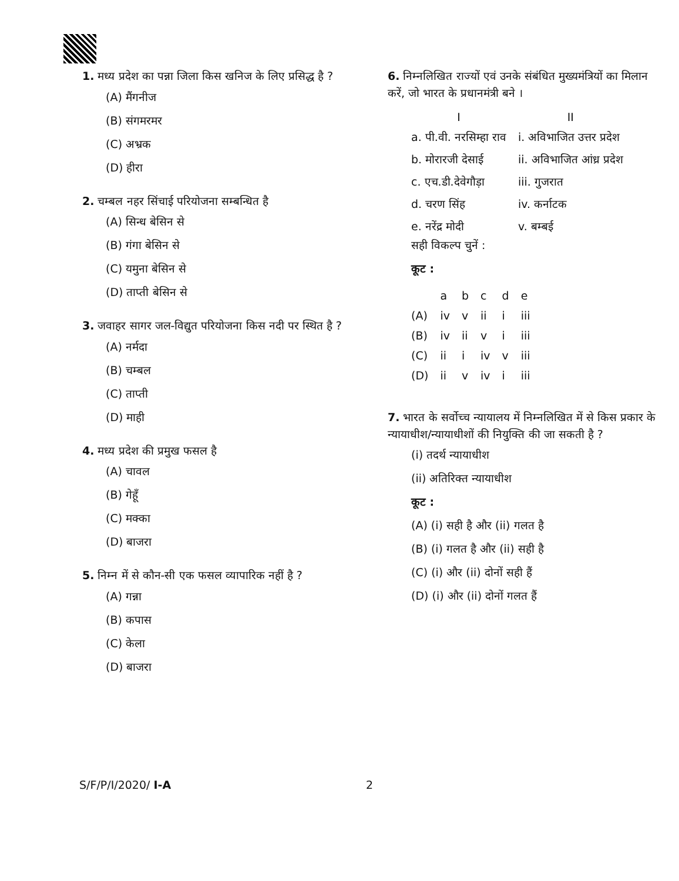1. मध्य प्रदेश का पन्ना जिला किस खनिज के लिए प्रसिद्ध है ?
(A) मैंगनीज
(B) संगमरमर
(C) अभ्रक
(D) हीरा
2. चम्बल नहर सिंचाई परियोजना सम्बन्धित है
(A) सिन्ध बेसिन से
(B) गंगा बेसिन से
(C) यमुना बेसिन से
(D) ताप्ती बेसिन से
3. जवाहर सागर जल-विद्युत परियोजना किस नदी पर स्थित है ?
(A) नर्मदा
(B) चम्बल
(C) ताप्ती
(D) माही
4. मध्य प्रदेश की प्रमुख फसल है
(A) चावल
(B) गेहूँ
(C) मक्का
(D) बाजरा
5. निम्न में से कौन-सी एक फसल व्यापारिक नहीं है ?
(A) गन्ना
(B) कपास
(C) केला
(D) बाजरा
6. निम्नलिखित राज्यों एवं उनके संबंधित मुख्यमंत्रियों का मिलान करें, जो भारत के प्रधानमंत्री बने ।
| I | II |
| --- | --- |
| a. पी.वी. नरसिम्हा राव | i. अविभाजित उत्तर प्रदेश |
| b. मोरारजी देसाई | ii. अविभाजित आंध्र प्रदेश |
| c. एच.डी.देवेगौड़ा | iii. गुजरात |
| d. चरण सिंह | iv. कर्नाटक |
| e. नरेंद्र मोदी | v. बम्बई |
सही विकल्प चुनें :
कूट :
| | a | b | c | d | e |
| --- | --- | --- | --- | --- | --- |
| (A) | iv | v | ii | i | iii |
| (B) | iv | ii | v | i | iii |
| (C) | ii | i | iv | v | iii |
| (D) | ii | v | iv | i | iii |
7. भारत के सर्वोच्च न्यायालय में निम्नलिखित में से किस प्रकार के न्यायाधीश/न्यायाधीशों की नियुक्ति की जा सकती है ?
(i) तदर्थ न्यायाधीश
(ii) अतिरिक्त न्यायाधीश
कूट :
(A) (i) सही है और (ii) गलत है
(B) (i) गलत है और (ii) सही है
(C) (i) और (ii) दोनों सही हैं
(D) (i) और (ii) दोनों गलत हैं
S/F/P/I/2020/ I-A 2